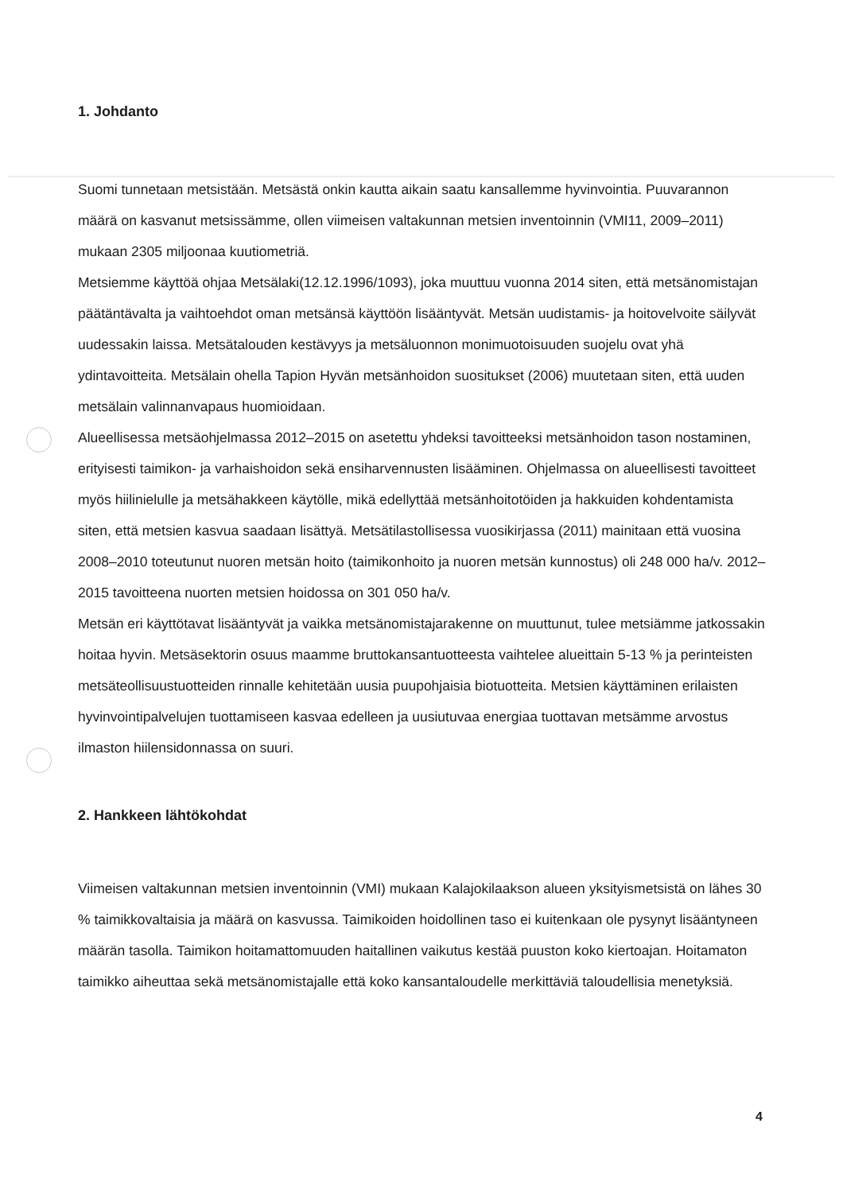1. Johdanto
Suomi tunnetaan metsistään. Metsästä onkin kautta aikain saatu kansallemme hyvinvointia. Puuvarannon määrä on kasvanut metsissämme, ollen viimeisen valtakunnan metsien inventoinnin (VMI11, 2009–2011) mukaan 2305 miljoonaa kuutiometriä.
Metsiemme käyttöä ohjaa Metsälaki(12.12.1996/1093), joka muuttuu vuonna 2014 siten, että metsänomistajan päätäntävalta ja vaihtoehdot oman metsänsä käyttöön lisääntyvät. Metsän uudistamis- ja hoitovelvoite säilyvät uudessakin laissa. Metsätalouden kestävyys ja metsäluonnon monimuotoisuuden suojelu ovat yhä ydintavoitteita. Metsälain ohella Tapion Hyvän metsänhoidon suositukset (2006) muutetaan siten, että uuden metsälain valinnanvapaus huomioidaan.
Alueellisessa metsäohjelmassa 2012–2015 on asetettu yhdeksi tavoitteeksi metsänhoidon tason nostaminen, erityisesti taimikon- ja varhaishoidon sekä ensiharvennusten lisääminen. Ohjelmassa on alueellisesti tavoitteet myös hiilinielulle ja metsähakkeen käytölle, mikä edellyttää metsänhoitotöiden ja hakkuiden kohdentamista siten, että metsien kasvua saadaan lisättyä. Metsätilastollisessa vuosikirjassa (2011) mainitaan että vuosina 2008–2010 toteutunut nuoren metsän hoito (taimikonhoito ja nuoren metsän kunnostus) oli 248 000 ha/v. 2012–2015 tavoitteena nuorten metsien hoidossa on 301 050 ha/v.
Metsän eri käyttötavat lisääntyvät ja vaikka metsänomistajarakenne on muuttunut, tulee metsiämme jatkossakin hoitaa hyvin. Metsäsektorin osuus maamme bruttokansantuotteesta vaihtelee alueittain 5-13 % ja perinteisten metsäteollisuustuotteiden rinnalle kehitetään uusia puupohjaisia biotuotteita. Metsien käyttäminen erilaisten hyvinvointipalvelujen tuottamiseen kasvaa edelleen ja uusiutuvaa energiaa tuottavan metsämme arvostus ilmaston hiilensidonnassa on suuri.
2. Hankkeen lähtökohdat
Viimeisen valtakunnan metsien inventoinnin (VMI) mukaan Kalajokilaakson alueen yksityismetsistä on lähes 30 % taimikkovaltaisia ja määrä on kasvussa. Taimikoiden hoidollinen taso ei kuitenkaan ole pysynyt lisääntyneen määrän tasolla. Taimikon hoitamattomuuden haitallinen vaikutus kestää puuston koko kiertoajan. Hoitamaton taimikko aiheuttaa sekä metsänomistajalle että koko kansantaloudelle merkittäviä taloudellisia menetyksiä.
4